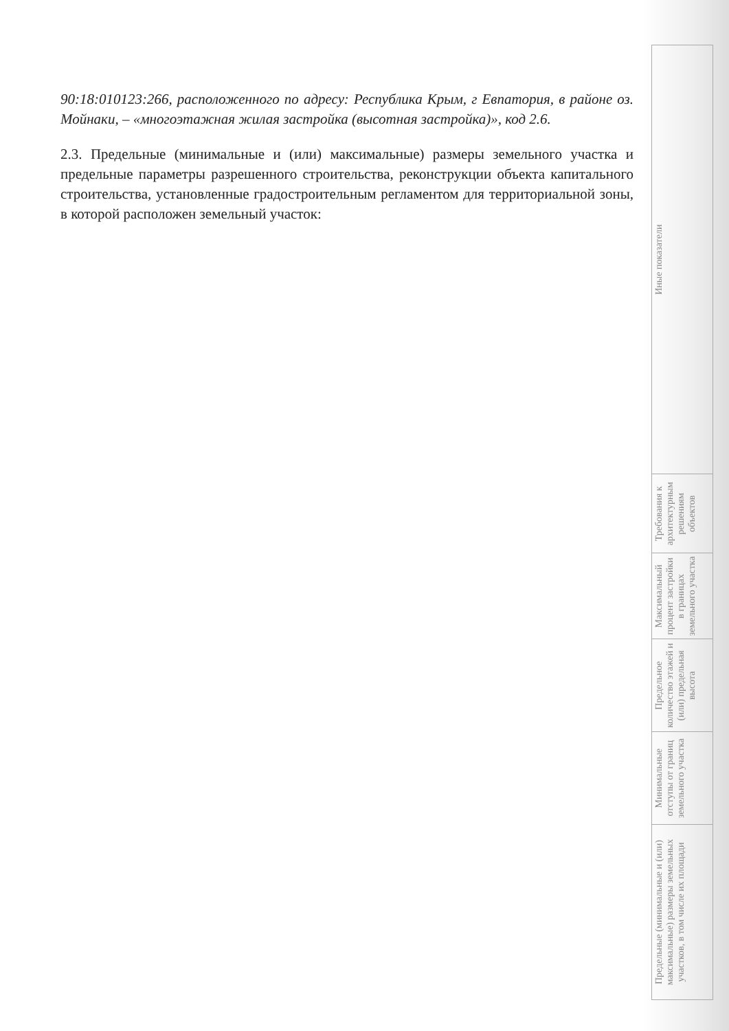90:18:010123:266, расположенного по адресу: Республика Крым, г Евпатория, в районе оз. Мойнаки, – «многоэтажная жилая застройка (высотная застройка)», код 2.6.
2.3. Предельные (минимальные и (или) максимальные) размеры земельного участка и предельные параметры разрешенного строительства, реконструкции объекта капитального строительства, установленные градостроительным регламентом для территориальной зоны, в которой расположен земельный участок:
| Предельные (минимальные и (или) максимальные) размеры земельных участков, в том числе их площади | Минимальные отступы от границ земельного участка | Предельное количество этажей и (или) предельная высота | Максимальный процент застройки в границах земельного участка | Требования к архитектурным решениям объектов | Иные показатели |
| --- | --- | --- | --- | --- | --- |